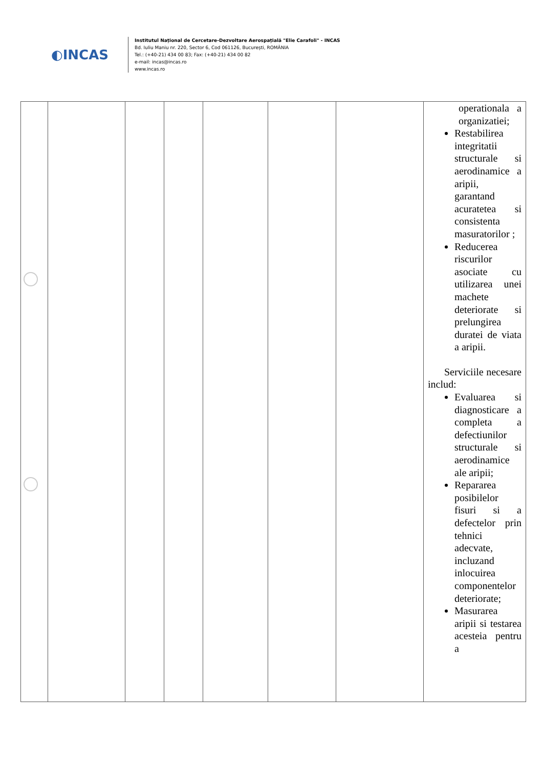◐INCAS
Institutul Național de Cercetare-Dezvoltare Aerospațială "Elie Carafoli" - INCAS
Bd. Iuliu Maniu nr. 220, Sector 6, Cod 061126, București, ROMÂNIA
Tel.: (+40-21) 434 00 83; Fax: (+40-21) 434 00 82
e-mail: incas@incas.ro
www.incas.ro
| | | | | | | | operationala a organizatiei; Restabilirea integritatii structurale si aerodinamice a aripii, garantand acuratetea si consistenta masuratorilor ; Reducerea riscurilor asociate cu utilizarea unei machete deteriorate si prelungirea duratei de viata a aripii. Serviciile necesare includ: Evaluarea si diagnosticare a completa a defectiunilor structurale si aerodinamice ale aripii; Repararea posibilelor fisuri si a defectelor prin tehnici adecvate, incluzand inlocuirea componentelor deteriorate; Masurarea aripii si testarea acesteia pentru a |